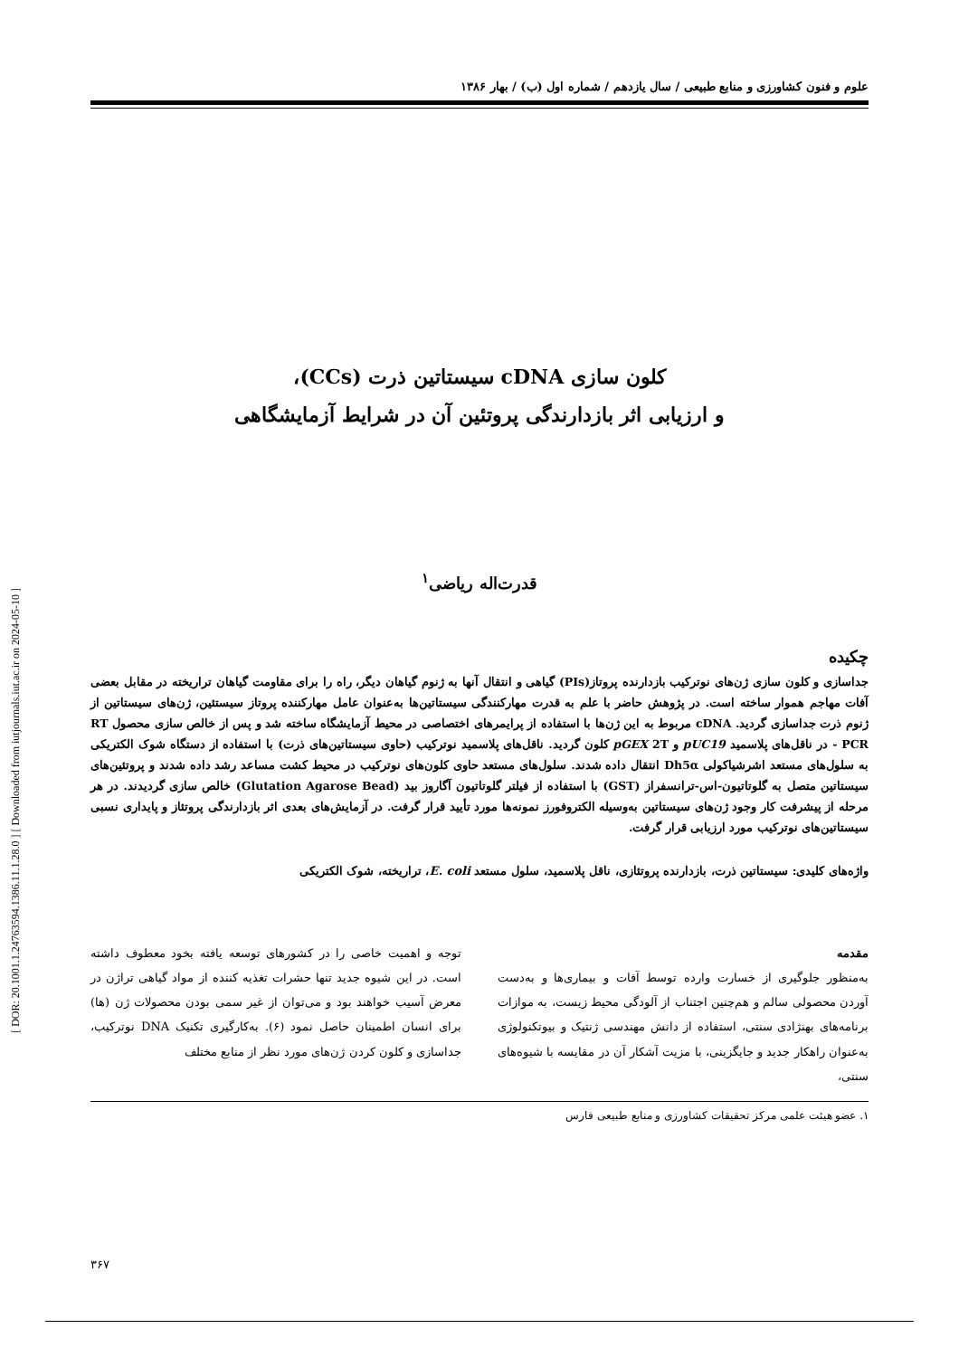[ DOR: 20.1001.1.24763594.1386.11.1.28.0 ] [ Downloaded from iutjournals.iut.ac.ir on 2024-05-10 ]
علوم و فنون کشاورزی و منابع طبیعی / سال یازدهم / شماره اول (ب) / بهار ۱۳۸۶
کلون سازی cDNA سیستاتین ذرت (CCs)،
و ارزیابی اثر بازدارندگی پروتئین آن در شرایط آزمایشگاهی
قدرت‌اله ریاضی<sup>۱</sup>
چکیده
جداسازی و کلون سازی ژن‌های نوترکیب بازدارنده پروتاز(PIs) گیاهی و انتقال آنها به ژنوم گیاهان دیگر، راه را برای مقاومت گیاهان تراریخته در مقابل بعضی آفات مهاجم هموار ساخته است. در پژوهش حاضر با علم به قدرت مهارکنندگی سیستاتین‌ها به‌عنوان عامل مهارکننده پروتاز سیستئین، ژن‌های سیستاتین از ژنوم ذرت جداسازی گردید. cDNA مربوط به این ژن‌ها با استفاده از پرایمرهای اختصاصی در محیط آزمایشگاه ساخته شد و پس از خالص سازی محصول RT - PCR در ناقل‌های پلاسمید pUC19 و pGEX 2T کلون گردید. ناقل‌های پلاسمید نوترکیب (حاوی سیستاتین‌های ذرت) با استفاده از دستگاه شوک الکتریکی به سلول‌های مستعد اشرشیاکولی Dh5α انتقال داده شدند. سلول‌های مستعد حاوی کلون‌های نوترکیب در محیط کشت مساعد رشد داده شدند و پروتئین‌های سیستاتین متصل به گلوتاتیون-اس-ترانسفراز (GST) با استفاده از فیلتر گلوتاتیون آگاروز بید (Glutation Agarose Bead) خالص سازی گردیدند. در هر مرحله از پیشرفت کار وجود ژن‌های سیستاتین به‌وسیله الکتروفورز نمونه‌ها مورد تأیید قرار گرفت. در آزمایش‌های بعدی اثر بازدارندگی پروتئاز و پایداری نسبی سیستاتین‌های نوترکیب مورد ارزیابی قرار گرفت.
واژه‌های کلیدی: سیستاتین ذرت، بازدارنده پروتئازی، ناقل پلاسمید، سلول مستعد E. coli، تراریخته، شوک الکتریکی
مقدمه
به‌منظور جلوگیری از خسارت وارده توسط آفات و بیماری‌ها و به‌دست آوردن محصولی سالم و هم‌چنین اجتناب از آلودگی محیط زیست، به موازات برنامه‌های بهنژادی سنتی، استفاده از دانش مهندسی ژنتیک و بیوتکنولوژی به‌عنوان راهکار جدید و جایگزینی، با مزیت آشکار آن در مقایسه با شیوه‌های سنتی،
توجه و اهمیت خاصی را در کشورهای توسعه یافته بخود معطوف داشته است. در این شیوه جدید تنها حشرات تغذیه کننده از مواد گیاهی تراژن در معرض آسیب خواهند بود و می‌توان از غیر سمی بودن محصولات ژن (ها) برای انسان اطمینان حاصل نمود (۶). به‌کارگیری تکنیک DNA نوترکیب، جداسازی و کلون کردن ژن‌های مورد نظر از منابع مختلف
۱. عضو هیئت علمی مرکز تحقیقات کشاورزی و منابع طبیعی فارس
۳۶۷